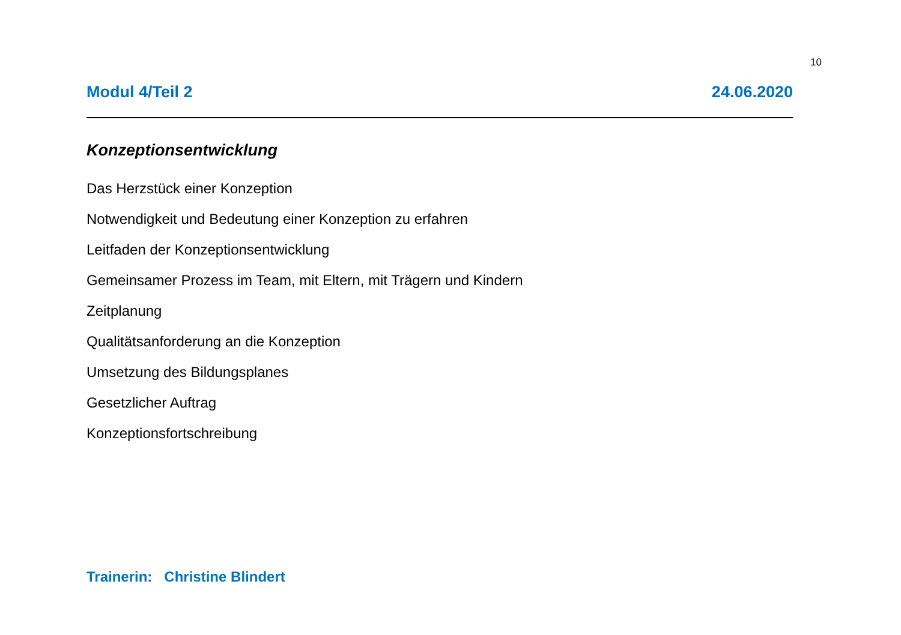10
Modul 4/Teil 2 24.06.2020
Konzeptionsentwicklung
Das Herzstück einer Konzeption
Notwendigkeit und Bedeutung einer Konzeption zu erfahren
Leitfaden der Konzeptionsentwicklung
Gemeinsamer Prozess im Team, mit Eltern, mit Trägern und Kindern
Zeitplanung
Qualitätsanforderung an die Konzeption
Umsetzung des Bildungsplanes
Gesetzlicher Auftrag
Konzeptionsfortschreibung
Trainerin: Christine Blindert